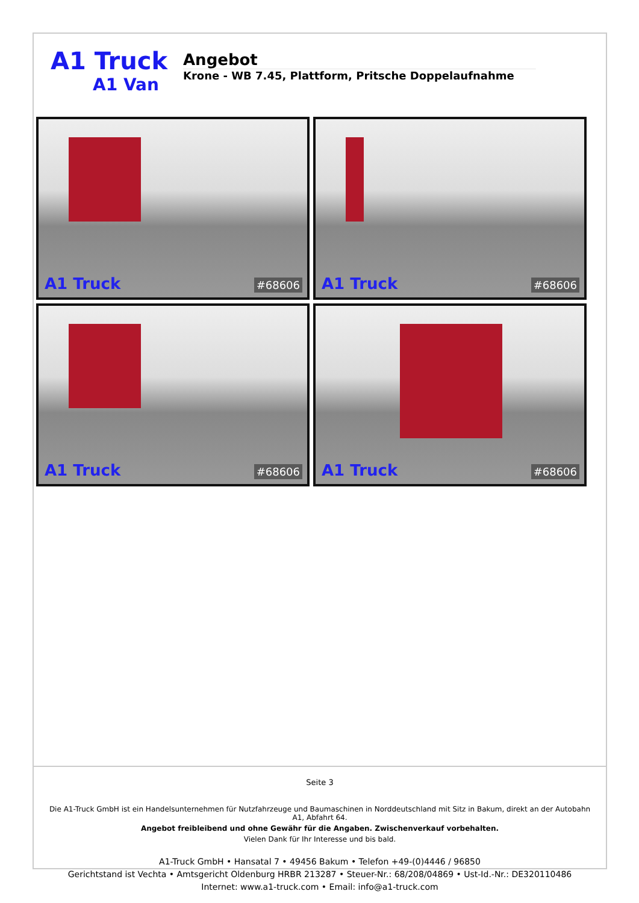A1 Truck
A1 Van
Angebot
Krone - WB 7.45, Plattform, Pritsche Doppelaufnahme
A1 Truck #68606
A1 Truck #68606
A1 Truck #68606
A1 Truck #68606
Seite 3
Die A1-Truck GmbH ist ein Handelsunternehmen für Nutzfahrzeuge und Baumaschinen in Norddeutschland mit Sitz in Bakum, direkt an der Autobahn A1, Abfahrt 64.
Angebot freibleibend und ohne Gewähr für die Angaben. Zwischenverkauf vorbehalten.
Vielen Dank für Ihr Interesse und bis bald.
A1-Truck GmbH • Hansatal 7 • 49456 Bakum • Telefon +49-(0)4446 / 96850
Gerichtstand ist Vechta • Amtsgericht Oldenburg HRBR 213287 • Steuer-Nr.: 68/208/04869 • Ust-Id.-Nr.: DE320110486
Internet: www.a1-truck.com • Email: info@a1-truck.com